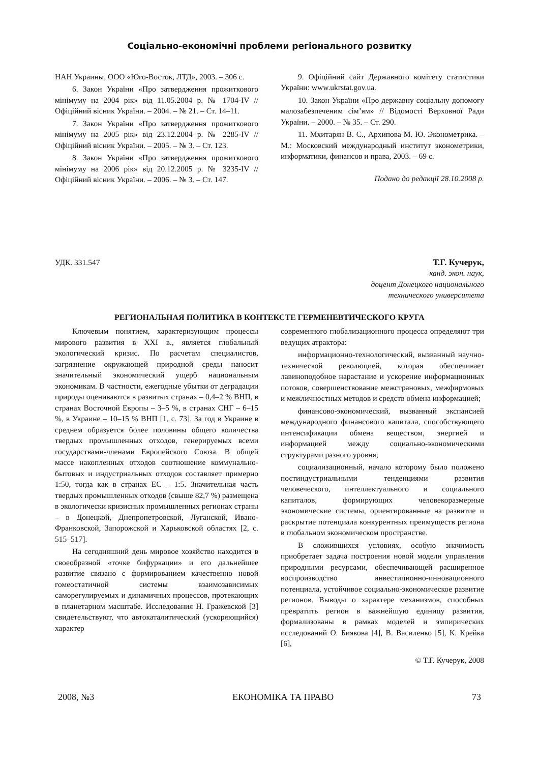Соціально-економічні проблеми регіонального розвитку
НАН Украины, ООО «Юго-Восток, ЛТД», 2003. – 306 с.
6. Закон України «Про затвердження прожиткового мінімуму на 2004 рік» від 11.05.2004 р. № 1704-IV // Офіційний вісник України. – 2004. – № 21. – Ст. 14–11.
7. Закон України «Про затвердження прожиткового мінімуму на 2005 рік» від 23.12.2004 р. № 2285-IV // Офіційний вісник України. – 2005. – № 3. – Ст. 123.
8. Закон України «Про затвердження прожиткового мінімуму на 2006 рік» від 20.12.2005 р. № 3235-IV // Офіційний вісник України. – 2006. – № 3. – Ст. 147.
9. Офіційний сайт Державного комітету статистики України: www.ukrstat.gov.ua.
10. Закон України «Про державну соціальну допомогу малозабезпеченим сім’ям» // Відомості Верховної Ради України. – 2000. – № 35. – Ст. 290.
11. Мхитарян В. С., Архипова М. Ю. Эконометрика. – М.: Московский международный институт эконометрики, информатики, финансов и права, 2003. – 69 с.
Подано до редакції 28.10.2008 р.
УДК. 331.547 Т.Г. Кучерук,
канд. экон. наук,
доцент Донецкого национального
технического университета
РЕГИОНАЛЬНАЯ ПОЛИТИКА В КОНТЕКСТЕ ГЕРМЕНЕВТИЧЕСКОГО КРУГА
Ключевым понятием, характеризующим процессы мирового развития в XXI в., является глобальный экологический кризис. По расчетам специалистов, загрязнение окружающей природной среды наносит значительный экономический ущерб национальным экономикам. В частности, ежегодные убытки от деградации природы оцениваются в развитых странах – 0,4–2 % ВНП, в странах Восточной Европы – 3–5 %, в странах СНГ – 6–15 %, в Украине – 10–15 % ВНП [1, с. 73]. За год в Украине в среднем образуется более половины общего количества твердых промышленных отходов, генерируемых всеми государствами-членами Европейского Союза. В общей массе накопленных отходов соотношение коммунально-бытовых и индустриальных отходов составляет примерно 1:50, тогда как в странах ЕС – 1:5. Значительная часть твердых промышленных отходов (свыше 82,7 %) размещена в экологически кризисных промышленных регионах страны – в Донецкой, Днепропетровской, Луганской, Ивано-Франковской, Запорожской и Харьковской областях [2, с. 515–517].
На сегодняшний день мировое хозяйство находится в своеобразной «точке бифуркации» и его дальнейшее развитие связано с формированием качественно новой гомеостатичной системы взаимозависимых саморегулируемых и динамичных процессов, протекающих в планетарном масштабе. Исследования Н. Гражевской [3] свидетельствуют, что автокаталитический (ускоряющийся) характер
современного глобализационного процесса определяют три ведущих атрактора:
информационно-технологический, вызванный научно-технической революцией, которая обеспечивает лавиноподобное нарастание и ускорение информационных потоков, совершенствование межстрановых, межфирмовых и межличностных методов и средств обмена информацией;
финансово-экономический, вызванный экспансией международного финансового капитала, способствующего интенсификации обмена веществом, энергией и информацией между социально-экономическими структурами разного уровня;
социализационный, начало которому было положено постиндустриальными тенденциями развития человеческого, интеллектуального и социального капиталов, формирующих человекоразмерные экономические системы, ориентированные на развитие и раскрытие потенциала конкурентных преимуществ региона в глобальном экономическом пространстве.
В сложившихся условиях, особую значимость приобретает задача построения новой модели управления природными ресурсами, обеспечивающей расширенное воспроизводство инвестиционно-инновационного потенциала, устойчивое социально-экономическое развитие регионов. Выводы о характере механизмов, способных превратить регион в важнейшую единицу развития, формализованы в рамках моделей и эмпирических исследований О. Биякова [4], В. Василенко [5], К. Крейка [6],
© Т.Г. Кучерук, 2008
2008, №3 ЕКОНОМІКА ТА ПРАВО 73